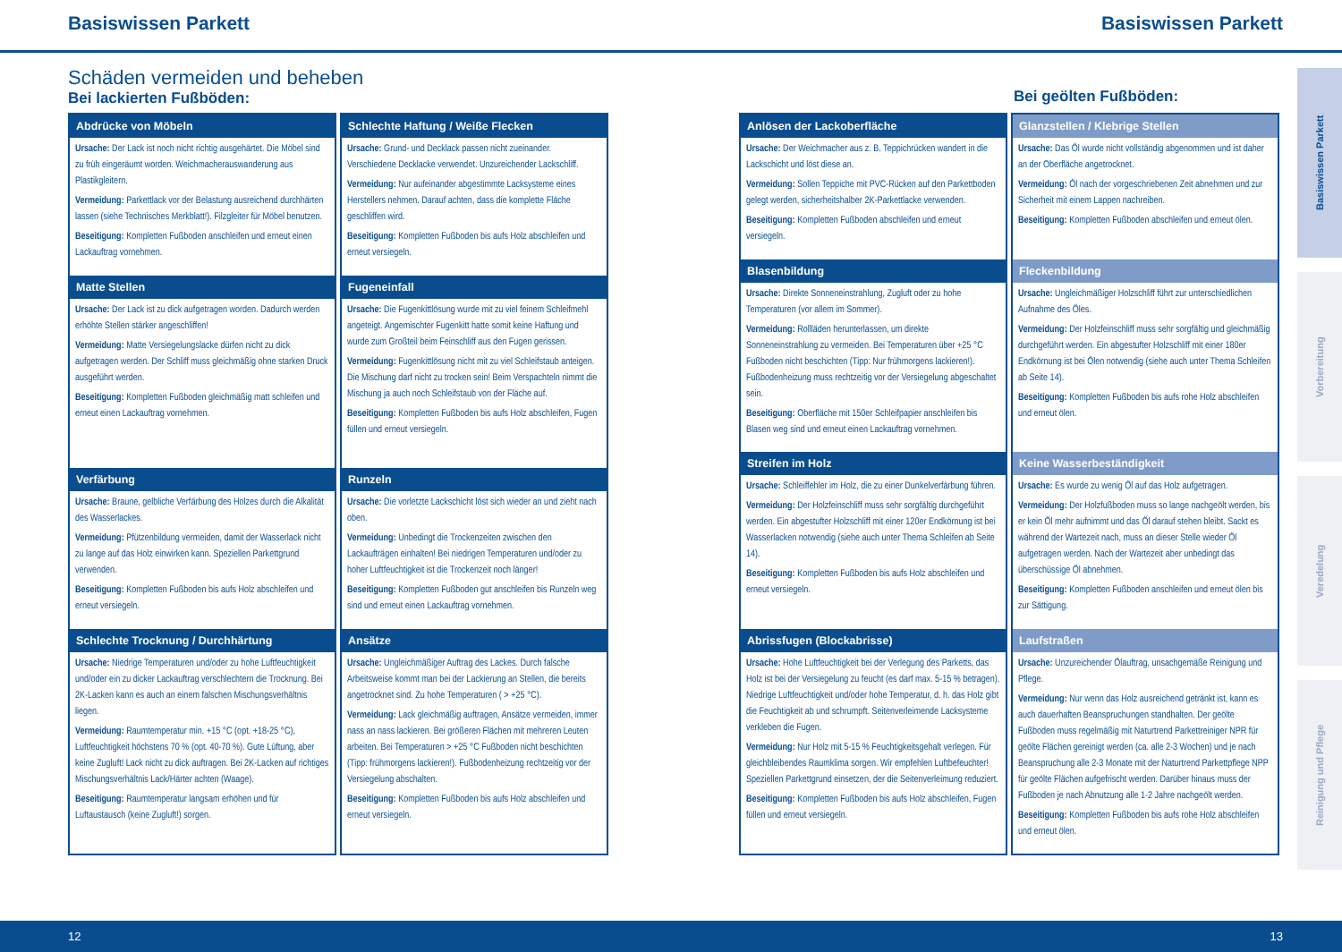Basiswissen Parkett Basiswissen Parkett
Schäden vermeiden und beheben
Bei lackierten Fußböden:
Bei geölten Fußböden:
Abdrücke von Möbeln
Ursache: Der Lack ist noch nicht richtig ausgehärtet. Die Möbel sind zu früh eingeräumt worden. Weichmacherauswanderung aus Plastikgleitern.
Vermeidung: Parkettlack vor der Belastung ausreichend durchhärten lassen (siehe Technisches Merkblatt!). Filzgleiter für Möbel benutzen.
Beseitigung: Kompletten Fußboden anschleifen und erneut einen Lackauftrag vornehmen.
Matte Stellen
Ursache: Der Lack ist zu dick aufgetragen worden. Dadurch werden erhöhte Stellen stärker angeschliffen!
Vermeidung: Matte Versiegelungslacke dürfen nicht zu dick aufgetragen werden. Der Schliff muss gleichmäßig ohne starken Druck ausgeführt werden.
Beseitigung: Kompletten Fußboden gleichmäßig matt schleifen und erneut einen Lackauftrag vornehmen.
Verfärbung
Ursache: Braune, gelbliche Verfärbung des Holzes durch die Alkalität des Wasserlackes.
Vermeidung: Pfützenbildung vermeiden, damit der Wasserlack nicht zu lange auf das Holz einwirken kann. Speziellen Parkettgrund verwenden.
Beseitigung: Kompletten Fußboden bis aufs Holz abschleifen und erneut versiegeln.
Schlechte Trocknung / Durchhärtung
Ursache: Niedrige Temperaturen und/oder zu hohe Luftfeuchtigkeit und/oder ein zu dicker Lackauftrag verschlechtern die Trocknung. Bei 2K-Lacken kann es auch an einem falschen Mischungsverhältnis liegen.
Vermeidung: Raumtemperatur min. +15 °C (opt. +18-25 °C), Luftfeuchtigkeit höchstens 70 % (opt. 40-70 %). Gute Lüftung, aber keine Zugluft! Lack nicht zu dick auftragen. Bei 2K-Lacken auf richtiges Mischungsverhältnis Lack/Härter achten (Waage).
Beseitigung: Raumtemperatur langsam erhöhen und für Luftaustausch (keine Zugluft!) sorgen.
Schlechte Haftung / Weiße Flecken
Ursache: Grund- und Decklack passen nicht zueinander. Verschiedene Decklacke verwendet. Unzureichender Lackschliff.
Vermeidung: Nur aufeinander abgestimmte Lacksysteme eines Herstellers nehmen. Darauf achten, dass die komplette Fläche geschliffen wird.
Beseitigung: Kompletten Fußboden bis aufs Holz abschleifen und erneut versiegeln.
Fugeneinfall
Ursache: Die Fugenkittlösung wurde mit zu viel feinem Schleifmehl angeteigt. Angemischter Fugenkitt hatte somit keine Haftung und wurde zum Großteil beim Feinschliff aus den Fugen gerissen.
Vermeidung: Fugenkittlösung nicht mit zu viel Schleifstaub anteigen. Die Mischung darf nicht zu trocken sein! Beim Verspachteln nimmt die Mischung ja auch noch Schleifstaub von der Fläche auf.
Beseitigung: Kompletten Fußboden bis aufs Holz abschleifen, Fugen füllen und erneut versiegeln.
Runzeln
Ursache: Die vorletzte Lackschicht löst sich wieder an und zieht nach oben.
Vermeidung: Unbedingt die Trockenzeiten zwischen den Lackaufträgen einhalten! Bei niedrigen Temperaturen und/oder zu hoher Luftfeuchtigkeit ist die Trockenzeit noch länger!
Beseitigung: Kompletten Fußboden gut anschleifen bis Runzeln weg sind und erneut einen Lackauftrag vornehmen.
Ansätze
Ursache: Ungleichmäßiger Auftrag des Lackes. Durch falsche Arbeitsweise kommt man bei der Lackierung an Stellen, die bereits angetrocknet sind. Zu hohe Temperaturen ( > +25 °C).
Vermeidung: Lack gleichmäßig auftragen, Ansätze vermeiden, immer nass an nass lackieren. Bei größeren Flächen mit mehreren Leuten arbeiten. Bei Temperaturen > +25 °C Fußboden nicht beschichten (Tipp: frühmorgens lackieren!). Fußbodenheizung rechtzeitig vor der Versiegelung abschalten.
Beseitigung: Kompletten Fußboden bis aufs Holz abschleifen und erneut versiegeln.
Anlösen der Lackoberfläche
Ursache: Der Weichmacher aus z. B. Teppichrücken wandert in die Lackschicht und löst diese an.
Vermeidung: Sollen Teppiche mit PVC-Rücken auf den Parkettboden gelegt werden, sicherheitshalber 2K-Parkettlacke verwenden.
Beseitigung: Kompletten Fußboden abschleifen und erneut versiegeln.
Blasenbildung
Ursache: Direkte Sonneneinstrahlung, Zugluft oder zu hohe Temperaturen (vor allem im Sommer).
Vermeidung: Rollläden herunterlassen, um direkte Sonneneinstrahlung zu vermeiden. Bei Temperaturen über +25 °C Fußboden nicht beschichten (Tipp: Nur frühmorgens lackieren!). Fußbodenheizung muss rechtzeitig vor der Versiegelung abgeschaltet sein.
Beseitigung: Oberfläche mit 150er Schleifpapier anschleifen bis Blasen weg sind und erneut einen Lackauftrag vornehmen.
Streifen im Holz
Ursache: Schleiffehler im Holz, die zu einer Dunkelverfärbung führen.
Vermeidung: Der Holzfeinschliff muss sehr sorgfältig durchgeführt werden. Ein abgestufter Holzschliff mit einer 120er Endkörnung ist bei Wasserlacken notwendig (siehe auch unter Thema Schleifen ab Seite 14).
Beseitigung: Kompletten Fußboden bis aufs Holz abschleifen und erneut versiegeln.
Abrissfugen (Blockabrisse)
Ursache: Hohe Luftfeuchtigkeit bei der Verlegung des Parketts, das Holz ist bei der Versiegelung zu feucht (es darf max. 5-15 % betragen). Niedrige Luftfeuchtigkeit und/oder hohe Temperatur, d. h. das Holz gibt die Feuchtigkeit ab und schrumpft. Seitenverleimende Lacksysteme verkleben die Fugen.
Vermeidung: Nur Holz mit 5-15 % Feuchtigkeitsgehalt verlegen. Für gleichbleibendes Raumklima sorgen. Wir empfehlen Luftbefeuchter! Speziellen Parkettgrund einsetzen, der die Seitenverleimung reduziert.
Beseitigung: Kompletten Fußboden bis aufs Holz abschleifen, Fugen füllen und erneut versiegeln.
Glanzstellen / Klebrige Stellen
Ursache: Das Öl wurde nicht vollständig abgenommen und ist daher an der Oberfläche angetrocknet.
Vermeidung: Öl nach der vorgeschriebenen Zeit abnehmen und zur Sicherheit mit einem Lappen nachreiben.
Beseitigung: Kompletten Fußboden abschleifen und erneut ölen.
Fleckenbildung
Ursache: Ungleichmäßiger Holzschliff führt zur unterschiedlichen Aufnahme des Öles.
Vermeidung: Der Holzfeinschliff muss sehr sorgfältig und gleichmäßig durchgeführt werden. Ein abgestufter Holzschliff mit einer 180er Endkörnung ist bei Ölen notwendig (siehe auch unter Thema Schleifen ab Seite 14).
Beseitigung: Kompletten Fußboden bis aufs rohe Holz abschleifen und erneut ölen.
Keine Wasserbeständigkeit
Ursache: Es wurde zu wenig Öl auf das Holz aufgetragen.
Vermeidung: Der Holzfußboden muss so lange nachgeölt werden, bis er kein Öl mehr aufnimmt und das Öl darauf stehen bleibt. Sackt es während der Wartezeit nach, muss an dieser Stelle wieder Öl aufgetragen werden. Nach der Wartezeit aber unbedingt das überschüssige Öl abnehmen.
Beseitigung: Kompletten Fußboden anschleifen und erneut ölen bis zur Sättigung.
Laufstraßen
Ursache: Unzureichender Ölauftrag, unsachgemäße Reinigung und Pflege.
Vermeidung: Nur wenn das Holz ausreichend getränkt ist, kann es auch dauerhaften Beanspruchungen standhalten. Der geölte Fußboden muss regelmäßig mit Naturtrend Parkettreiniger NPR für geölte Flächen gereinigt werden (ca. alle 2-3 Wochen) und je nach Beanspruchung alle 2-3 Monate mit der Naturtrend Parkettpflege NPP für geölte Flächen aufgefrischt werden. Darüber hinaus muss der Fußboden je nach Abnutzung alle 1-2 Jahre nachgeölt werden.
Beseitigung: Kompletten Fußboden bis aufs rohe Holz abschleifen und erneut ölen.
Basiswissen Parkett
Vorbereitung
Veredelung
Reinigung und Pflege
12 13